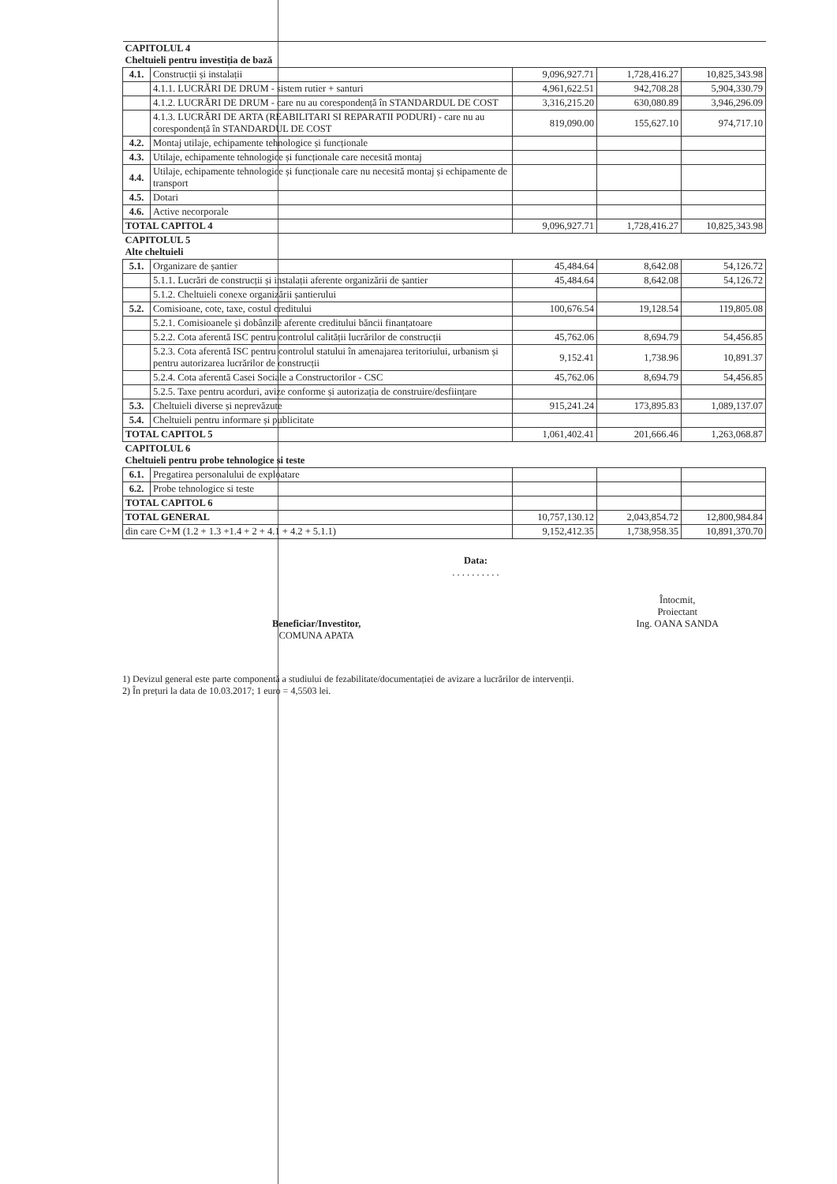| CAPITOLUL 4 Cheltuieli pentru investiția de bază | | | | |
| 4.1. | Construcții și instalații | 9,096,927.71 | 1,728,416.27 | 10,825,343.98 |
| | 4.1.1. LUCRĂRI DE DRUM - sistem rutier + santuri | 4,961,622.51 | 942,708.28 | 5,904,330.79 |
| | 4.1.2. LUCRĂRI DE DRUM - care nu au corespondență în STANDARDUL DE COST | 3,316,215.20 | 630,080.89 | 3,946,296.09 |
| | 4.1.3. LUCRĂRI DE ARTA (REABILITARI SI REPARATII PODURI) - care nu au corespondență în STANDARDUL DE COST | 819,090.00 | 155,627.10 | 974,717.10 |
| 4.2. | Montaj utilaje, echipamente tehnologice și funcționale | | | |
| 4.3. | Utilaje, echipamente tehnologice și funcționale care necesită montaj | | | |
| 4.4. | Utilaje, echipamente tehnologice și funcționale care nu necesită montaj și echipamente de transport | | | |
| 4.5. | Dotari | | | |
| 4.6. | Active necorporale | | | |
| TOTAL CAPITOL 4 | | 9,096,927.71 | 1,728,416.27 | 10,825,343.98 |
| CAPITOLUL 5 Alte cheltuieli | | | | |
| 5.1. | Organizare de șantier | 45,484.64 | 8,642.08 | 54,126.72 |
| | 5.1.1. Lucrări de construcții și instalații aferente organizării de șantier | 45,484.64 | 8,642.08 | 54,126.72 |
| | 5.1.2. Cheltuieli conexe organizării șantierului | | | |
| 5.2. | Comisioane, cote, taxe, costul creditului | 100,676.54 | 19,128.54 | 119,805.08 |
| | 5.2.1. Comisioanele și dobânzile aferente creditului băncii finanțatoare | | | |
| | 5.2.2. Cota aferentă ISC pentru controlul calității lucrărilor de construcții | 45,762.06 | 8,694.79 | 54,456.85 |
| | 5.2.3. Cota aferentă ISC pentru controlul statului în amenajarea teritoriului, urbanism și pentru autorizarea lucrărilor de construcții | 9,152.41 | 1,738.96 | 10,891.37 |
| | 5.2.4. Cota aferentă Casei Sociale a Constructorilor - CSC | 45,762.06 | 8,694.79 | 54,456.85 |
| | 5.2.5. Taxe pentru acorduri, avize conforme și autorizația de construire/desființare | | | |
| 5.3. | Cheltuieli diverse și neprevăzute | 915,241.24 | 173,895.83 | 1,089,137.07 |
| 5.4. | Cheltuieli pentru informare și publicitate | | | |
| TOTAL CAPITOL 5 | | 1,061,402.41 | 201,666.46 | 1,263,068.87 |
| CAPITOLUL 6 Cheltuieli pentru probe tehnologice si teste | | | | |
| 6.1. | Pregatirea personalului de exploatare | | | |
| 6.2. | Probe tehnologice si teste | | | |
| TOTAL CAPITOL 6 | | | | |
| TOTAL GENERAL | | 10,757,130.12 | 2,043,854.72 | 12,800,984.84 |
| din care C+M (1.2 + 1.3 +1.4 + 2 + 4.1 + 4.2 + 5.1.1) | | 9,152,412.35 | 1,738,958.35 | 10,891,370.70 |
Data:
. . . . . . . . . .
Beneficiar/Investitor,
COMUNA APATA
Întocmit,
Proiectant
Ing. OANA SANDA
1) Devizul general este parte componentă a studiului de fezabilitate/documentației de avizare a lucrărilor de intervenții.
2) În prețuri la data de 10.03.2017; 1 euro = 4,5503 lei.